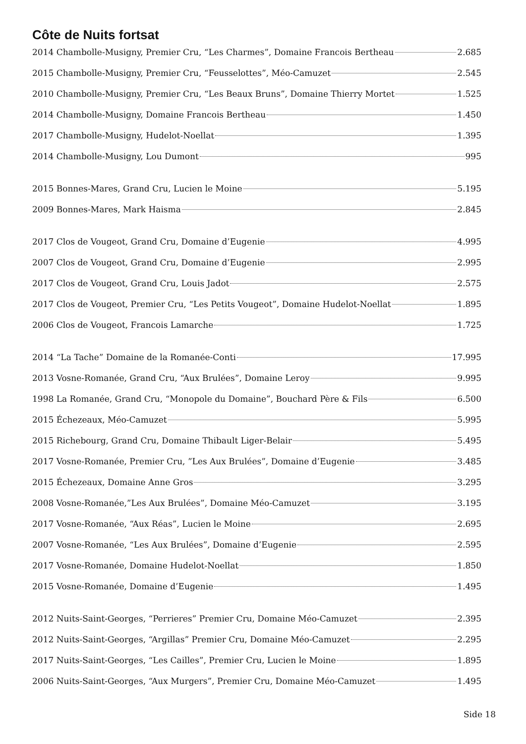Côte de Nuits fortsat
2014 Chambolle-Musigny, Premier Cru, “Les Charmes”, Domaine Francois Bertheau 2.685
2015 Chambolle-Musigny, Premier Cru, “Feusselottes”, Méo-Camuzet 2.545
2010 Chambolle-Musigny, Premier Cru, “Les Beaux Bruns”, Domaine Thierry Mortet 1.525
2014 Chambolle-Musigny, Domaine Francois Bertheau 1.450
2017 Chambolle-Musigny, Hudelot-Noellat 1.395
2014 Chambolle-Musigny, Lou Dumont 995
2015 Bonnes-Mares, Grand Cru, Lucien le Moine 5.195
2009 Bonnes-Mares, Mark Haisma 2.845
2017 Clos de Vougeot, Grand Cru, Domaine d’Eugenie 4.995
2007 Clos de Vougeot, Grand Cru, Domaine d’Eugenie 2.995
2017 Clos de Vougeot, Grand Cru, Louis Jadot 2.575
2017 Clos de Vougeot, Premier Cru, “Les Petits Vougeot”, Domaine Hudelot-Noellat 1.895
2006 Clos de Vougeot, Francois Lamarche 1.725
2014 “La Tache” Domaine de la Romanée-Conti 17.995
2013 Vosne-Romanée, Grand Cru, “Aux Brulées”, Domaine Leroy 9.995
1998 La Romanée, Grand Cru, “Monopole du Domaine”, Bouchard Père & Fils 6.500
2015 Échezeaux, Méo-Camuzet 5.995
2015 Richebourg, Grand Cru, Domaine Thibault Liger-Belair 5.495
2017 Vosne-Romanée, Premier Cru, ”Les Aux Brulées”, Domaine d’Eugenie 3.485
2015 Échezeaux, Domaine Anne Gros 3.295
2008 Vosne-Romanée,”Les Aux Brulées”, Domaine Méo-Camuzet 3.195
2017 Vosne-Romanée, “Aux Réas”, Lucien le Moine 2.695
2007 Vosne-Romanée, “Les Aux Brulées”, Domaine d’Eugenie 2.595
2017 Vosne-Romanée, Domaine Hudelot-Noellat 1.850
2015 Vosne-Romanée, Domaine d’Eugenie 1.495
2012 Nuits-Saint-Georges, “Perrieres” Premier Cru, Domaine Méo-Camuzet 2.395
2012 Nuits-Saint-Georges, “Argillas” Premier Cru, Domaine Méo-Camuzet 2.295
2017 Nuits-Saint-Georges, “Les Cailles”, Premier Cru, Lucien le Moine 1.895
2006 Nuits-Saint-Georges, “Aux Murgers”, Premier Cru, Domaine Méo-Camuzet 1.495
Side 18